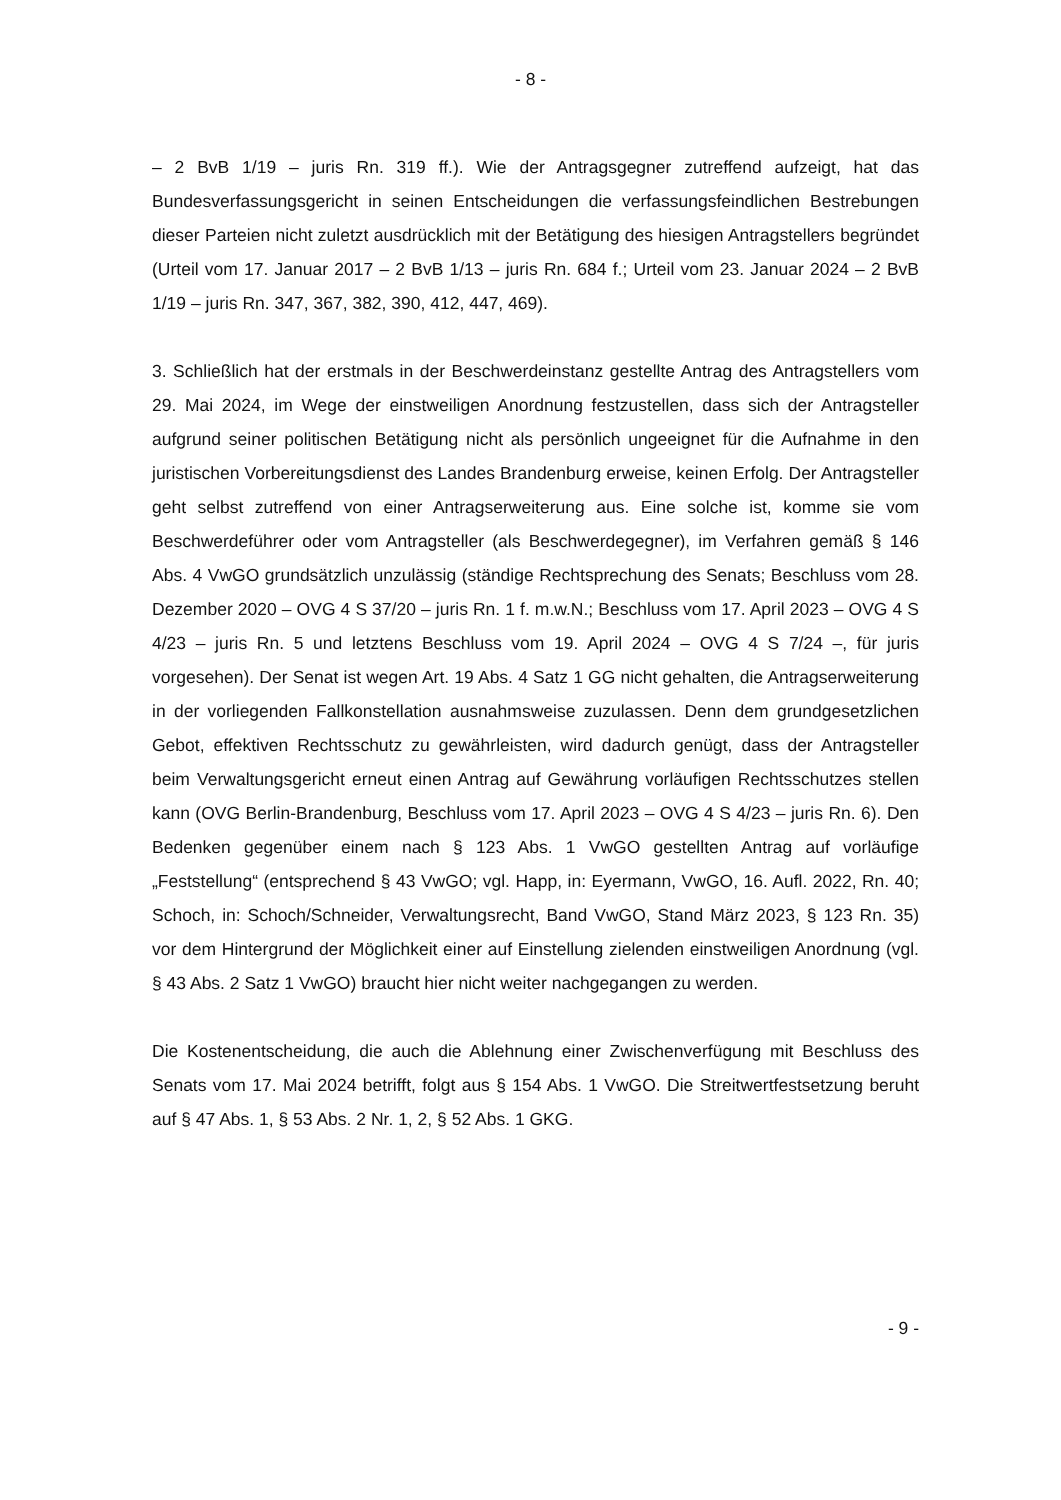- 8 -
– 2 BvB 1/19 – juris Rn. 319 ff.). Wie der Antragsgegner zutreffend aufzeigt, hat das Bundesverfassungsgericht in seinen Entscheidungen die verfassungsfeindlichen Bestrebungen dieser Parteien nicht zuletzt ausdrücklich mit der Betätigung des hiesigen Antragstellers begründet (Urteil vom 17. Januar 2017 – 2 BvB 1/13 – juris Rn. 684 f.; Urteil vom 23. Januar 2024 – 2 BvB 1/19 – juris Rn. 347, 367, 382, 390, 412, 447, 469).
3. Schließlich hat der erstmals in der Beschwerdeinstanz gestellte Antrag des Antragstellers vom 29. Mai 2024, im Wege der einstweiligen Anordnung festzustellen, dass sich der Antragsteller aufgrund seiner politischen Betätigung nicht als persönlich ungeeignet für die Aufnahme in den juristischen Vorbereitungsdienst des Landes Brandenburg erweise, keinen Erfolg. Der Antragsteller geht selbst zutreffend von einer Antragserweiterung aus. Eine solche ist, komme sie vom Beschwerdeführer oder vom Antragsteller (als Beschwerdegegner), im Verfahren gemäß § 146 Abs. 4 VwGO grundsätzlich unzulässig (ständige Rechtsprechung des Senats; Beschluss vom 28. Dezember 2020 – OVG 4 S 37/20 – juris Rn. 1 f. m.w.N.; Beschluss vom 17. April 2023 – OVG 4 S 4/23 – juris Rn. 5 und letztens Beschluss vom 19. April 2024 – OVG 4 S 7/24 –, für juris vorgesehen). Der Senat ist wegen Art. 19 Abs. 4 Satz 1 GG nicht gehalten, die Antragserweiterung in der vorliegenden Fallkonstellation ausnahmsweise zuzulassen. Denn dem grundgesetzlichen Gebot, effektiven Rechtsschutz zu gewährleisten, wird dadurch genügt, dass der Antragsteller beim Verwaltungsgericht erneut einen Antrag auf Gewährung vorläufigen Rechtsschutzes stellen kann (OVG Berlin-Brandenburg, Beschluss vom 17. April 2023 – OVG 4 S 4/23 – juris Rn. 6). Den Bedenken gegenüber einem nach § 123 Abs. 1 VwGO gestellten Antrag auf vorläufige „Feststellung“ (entsprechend § 43 VwGO; vgl. Happ, in: Eyermann, VwGO, 16. Aufl. 2022, Rn. 40; Schoch, in: Schoch/Schneider, Verwaltungsrecht, Band VwGO, Stand März 2023, § 123 Rn. 35) vor dem Hintergrund der Möglichkeit einer auf Einstellung zielenden einstweiligen Anordnung (vgl. § 43 Abs. 2 Satz 1 VwGO) braucht hier nicht weiter nachgegangen zu werden.
Die Kostenentscheidung, die auch die Ablehnung einer Zwischenverfügung mit Beschluss des Senats vom 17. Mai 2024 betrifft, folgt aus § 154 Abs. 1 VwGO. Die Streitwertfestsetzung beruht auf § 47 Abs. 1, § 53 Abs. 2 Nr. 1, 2, § 52 Abs. 1 GKG.
- 9 -